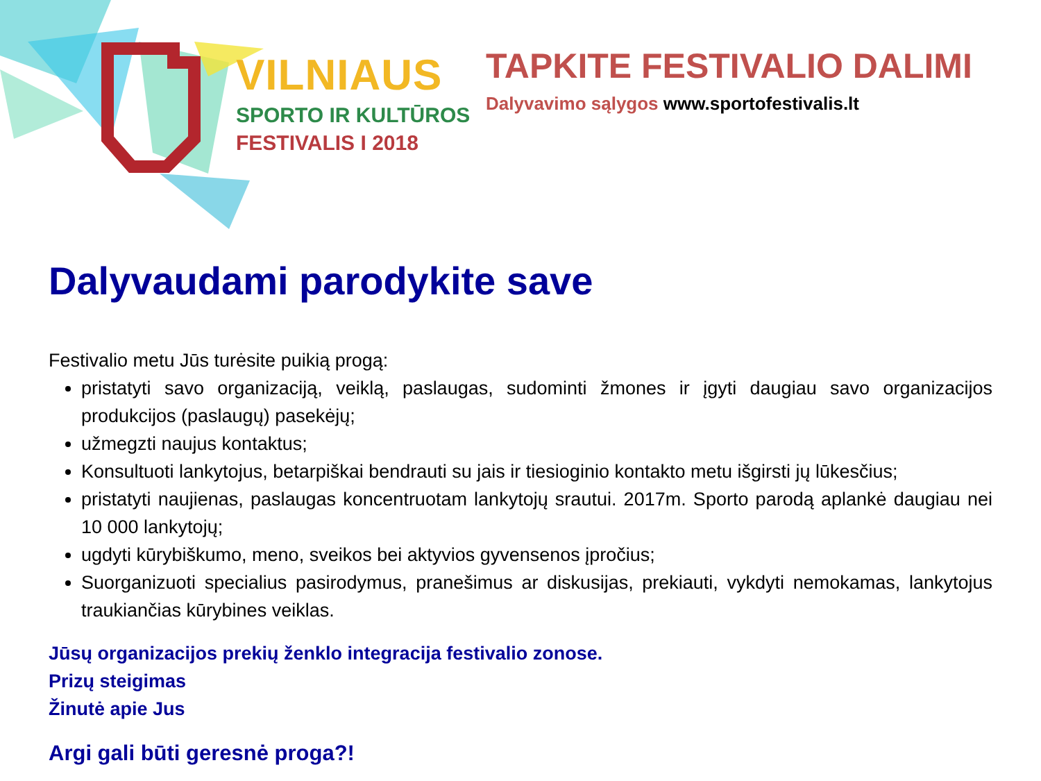VILNIAUS
SPORTO IR KULTŪROS
FESTIVALIS I 2018
TAPKITE FESTIVALIO DALIMI
Dalyvavimo sąlygos www.sportofestivalis.lt
Dalyvaudami parodykite save
Festivalio metu Jūs turėsite puikią progą:
pristatyti savo organizaciją, veiklą, paslaugas, sudominti žmones ir įgyti daugiau savo organizacijos produkcijos (paslaugų) pasekėjų;
užmegzti naujus kontaktus;
Konsultuoti lankytojus, betarpiškai bendrauti su jais ir tiesioginio kontakto metu išgirsti jų lūkesčius;
pristatyti naujienas, paslaugas koncentruotam lankytojų srautui. 2017m. Sporto parodą aplankė daugiau nei 10 000 lankytojų;
ugdyti kūrybiškumo, meno, sveikos bei aktyvios gyvensenos įpročius;
Suorganizuoti specialius pasirodymus, pranešimus ar diskusijas, prekiauti, vykdyti nemokamas, lankytojus traukiančias kūrybines veiklas.
Jūsų organizacijos prekių ženklo integracija festivalio zonose.
Prizų steigimas
Žinutė apie Jus
Argi gali būti geresnė proga?!